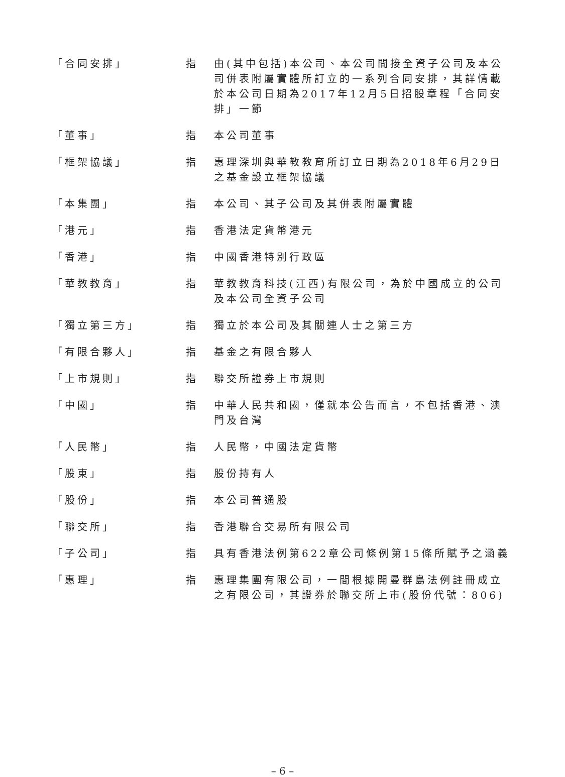| 「合同安排」 | 指 | 由(其中包括)本公司、本公司間接全資子公司及本公司併表附屬實體所訂立的一系列合同安排，其詳情載於本公司日期為2017年12月5日招股章程「合同安排」一節 |
| 「董事」 | 指 | 本公司董事 |
| 「框架協議」 | 指 | 惠理深圳與華教教育所訂立日期為2018年6月29日之基金設立框架協議 |
| 「本集團」 | 指 | 本公司、其子公司及其併表附屬實體 |
| 「港元」 | 指 | 香港法定貨幣港元 |
| 「香港」 | 指 | 中國香港特別行政區 |
| 「華教教育」 | 指 | 華教教育科技(江西)有限公司，為於中國成立的公司及本公司全資子公司 |
| 「獨立第三方」 | 指 | 獨立於本公司及其關連人士之第三方 |
| 「有限合夥人」 | 指 | 基金之有限合夥人 |
| 「上市規則」 | 指 | 聯交所證券上市規則 |
| 「中國」 | 指 | 中華人民共和國，僅就本公告而言，不包括香港、澳門及台灣 |
| 「人民幣」 | 指 | 人民幣，中國法定貨幣 |
| 「股東」 | 指 | 股份持有人 |
| 「股份」 | 指 | 本公司普通股 |
| 「聯交所」 | 指 | 香港聯合交易所有限公司 |
| 「子公司」 | 指 | 具有香港法例第622章公司條例第15條所賦予之涵義 |
| 「惠理」 | 指 | 惠理集團有限公司，一間根據開曼群島法例註冊成立之有限公司，其證券於聯交所上市(股份代號：806) |
– 6 –